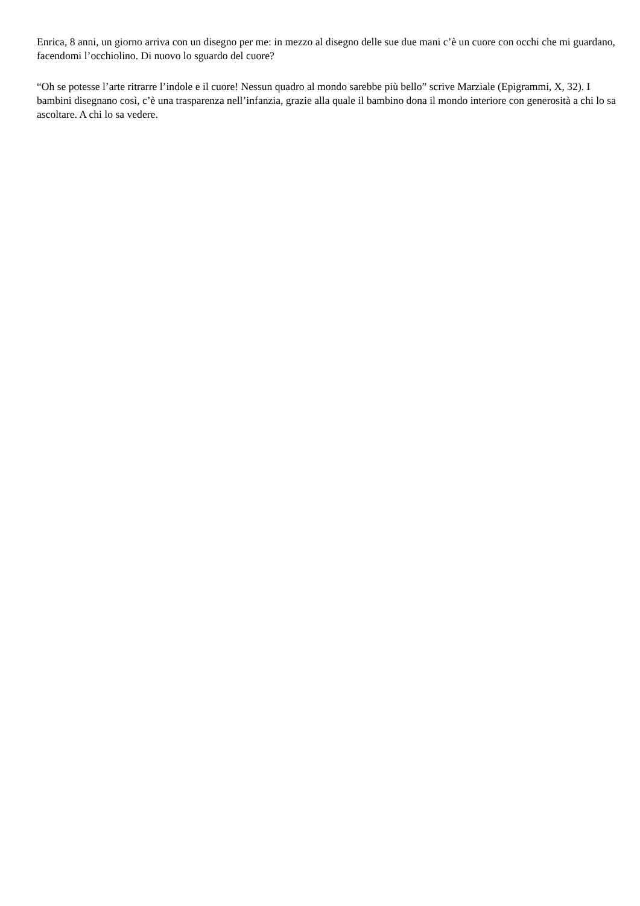Enrica, 8 anni, un giorno arriva con un disegno per me: in mezzo al disegno delle sue due mani c’è un cuore con occhi che mi guardano, facendomi l’occhiolino. Di nuovo lo sguardo del cuore?
“Oh se potesse l’arte ritrarre l’indole e il cuore! Nessun quadro al mondo sarebbe più bello” scrive Marziale (Epigrammi, X, 32). I bambini disegnano così, c’è una trasparenza nell’infanzia, grazie alla quale il bambino dona il mondo interiore con generosità a chi lo sa ascoltare. A chi lo sa vedere.